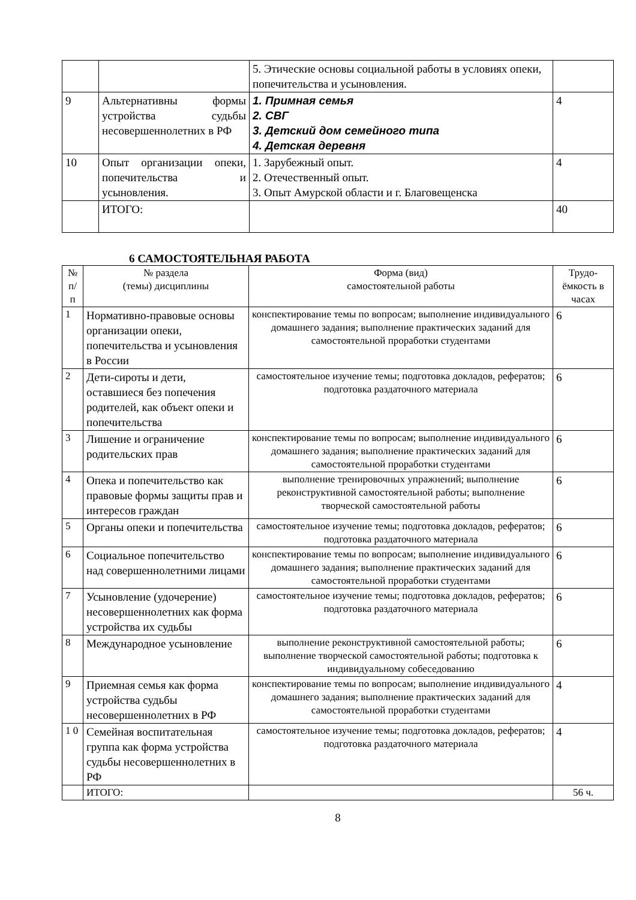| | | 5. Этические основы социальной работы в условиях опеки, попечительства и усыновления. | |
| 9 | Альтернативны формы устройства судьбы несовершеннолетних в РФ | 1. Примная семья 2. СВГ 3. Детский дом семейного типа 4. Детская деревня | 4 |
| 10 | Опыт организации опеки, попечительства и усыновления. | 1. Зарубежный опыт. 2. Отечественный опыт. 3. Опыт Амурской области и г. Благовещенска | 4 |
| | ИТОГО: | | 40 |
6 САМОСТОЯТЕЛЬНАЯ РАБОТА
| № п/ п | № раздела (темы) дисциплины | Форма (вид) самостоятельной работы | Трудо-ёмкость в часах |
| --- | --- | --- | --- |
| 1 | Нормативно-правовые основы организации опеки, попечительства и усыновления в России | конспектирование темы по вопросам; выполнение индивидуального домашнего задания; выполнение практических заданий для самостоятельной проработки студентами | 6 |
| 2 | Дети-сироты и дети, оставшиеся без попечения родителей, как объект опеки и попечительства | самостоятельное изучение темы; подготовка докладов, рефератов; подготовка раздаточного материала | 6 |
| 3 | Лишение и ограничение родительских прав | конспектирование темы по вопросам; выполнение индивидуального домашнего задания; выполнение практических заданий для самостоятельной проработки студентами | 6 |
| 4 | Опека и попечительство как правовые формы защиты прав и интересов граждан | выполнение тренировочных упражнений; выполнение реконструктивной самостоятельной работы; выполнение творческой самостоятельной работы | 6 |
| 5 | Органы опеки и попечительства | самостоятельное изучение темы; подготовка докладов, рефератов; подготовка раздаточного материала | 6 |
| 6 | Социальное попечительство над совершеннолетними лицами | конспектирование темы по вопросам; выполнение индивидуального домашнего задания; выполнение практических заданий для самостоятельной проработки студентами | 6 |
| 7 | Усыновление (удочерение) несовершеннолетних как форма устройства их судьбы | самостоятельное изучение темы; подготовка докладов, рефератов; подготовка раздаточного материала | 6 |
| 8 | Международное усыновление | выполнение реконструктивной самостоятельной работы; выполнение творческой самостоятельной работы; подготовка к индивидуальному собеседованию | 6 |
| 9 | Приемная семья как форма устройства судьбы несовершеннолетних в РФ | конспектирование темы по вопросам; выполнение индивидуального домашнего задания; выполнение практических заданий для самостоятельной проработки студентами | 4 |
| 1 0 | Семейная воспитательная группа как форма устройства судьбы несовершеннолетних в РФ | самостоятельное изучение темы; подготовка докладов, рефератов; подготовка раздаточного материала | 4 |
| | ИТОГО: | | 56 ч. |
8